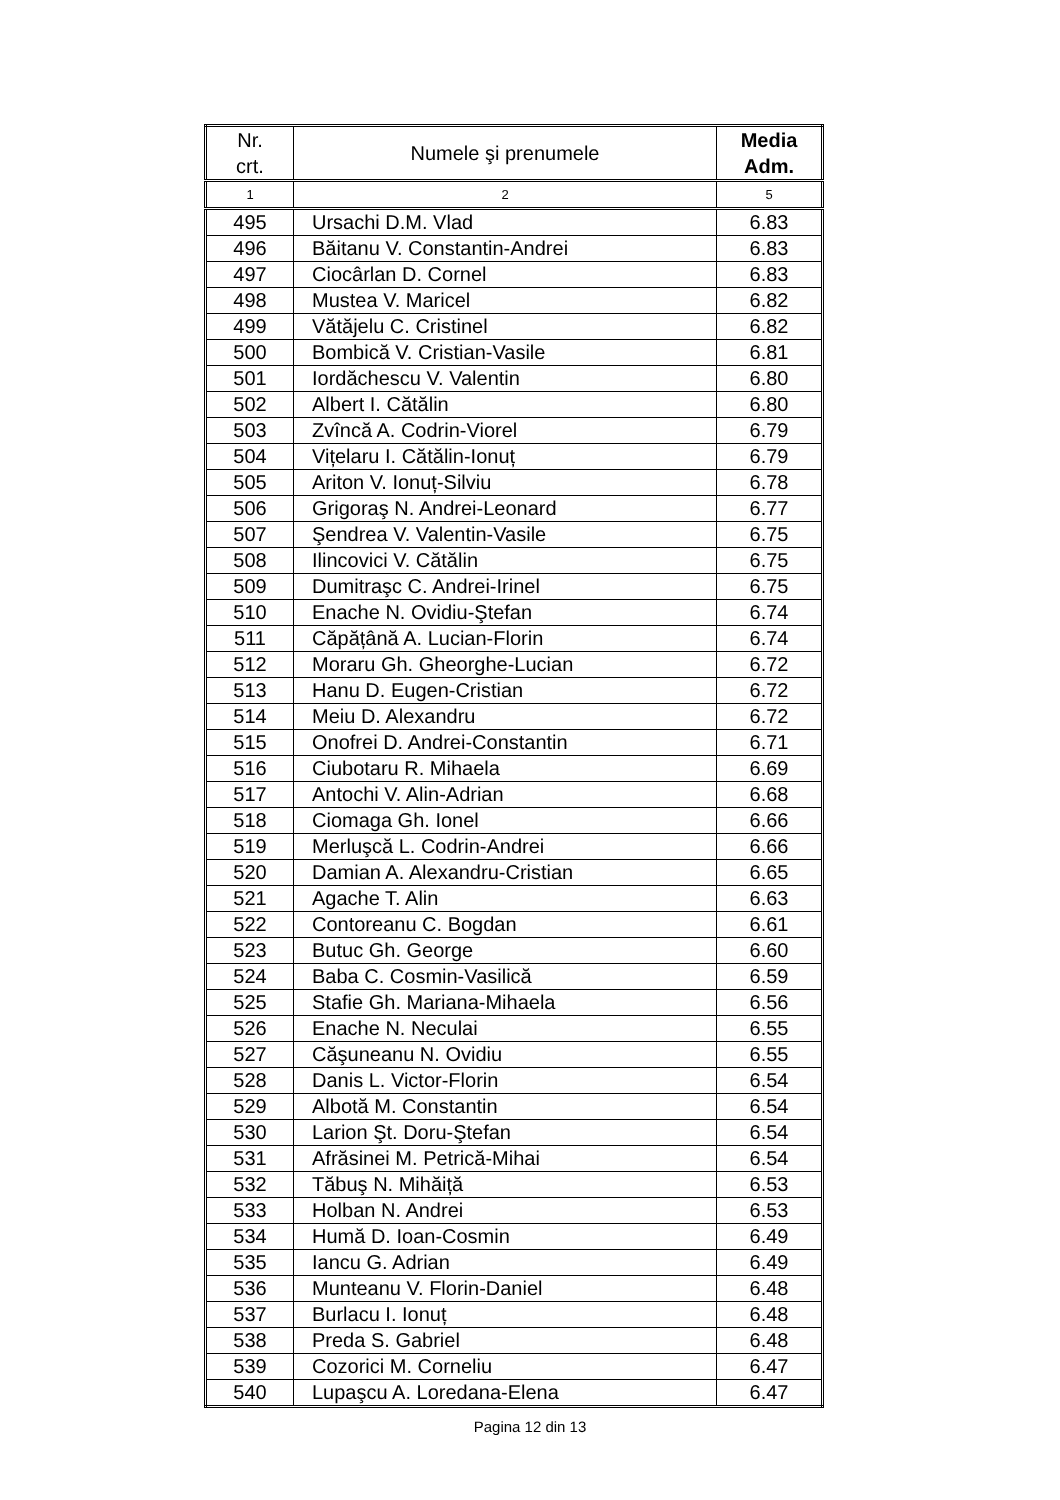| Nr. crt. | Numele şi prenumele | Media Adm. |
| --- | --- | --- |
| 1 | 2 | 5 |
| 495 | Ursachi D.M. Vlad | 6.83 |
| 496 | Băitanu V. Constantin-Andrei | 6.83 |
| 497 | Ciocârlan D. Cornel | 6.83 |
| 498 | Mustea V. Maricel | 6.82 |
| 499 | Vătăjelu C. Cristinel | 6.82 |
| 500 | Bombică V. Cristian-Vasile | 6.81 |
| 501 | Iordăchescu V. Valentin | 6.80 |
| 502 | Albert I. Cătălin | 6.80 |
| 503 | Zvîncă A. Codrin-Viorel | 6.79 |
| 504 | Vițelaru I. Cătălin-Ionuț | 6.79 |
| 505 | Ariton V. Ionuț-Silviu | 6.78 |
| 506 | Grigoraş N. Andrei-Leonard | 6.77 |
| 507 | Şendrea V. Valentin-Vasile | 6.75 |
| 508 | Ilincovici V. Cătălin | 6.75 |
| 509 | Dumitraşc C. Andrei-Irinel | 6.75 |
| 510 | Enache N. Ovidiu-Ştefan | 6.74 |
| 511 | Căpățână A. Lucian-Florin | 6.74 |
| 512 | Moraru Gh. Gheorghe-Lucian | 6.72 |
| 513 | Hanu D. Eugen-Cristian | 6.72 |
| 514 | Meiu D. Alexandru | 6.72 |
| 515 | Onofrei D. Andrei-Constantin | 6.71 |
| 516 | Ciubotaru R. Mihaela | 6.69 |
| 517 | Antochi V. Alin-Adrian | 6.68 |
| 518 | Ciomaga Gh. Ionel | 6.66 |
| 519 | Merluşcă L. Codrin-Andrei | 6.66 |
| 520 | Damian A. Alexandru-Cristian | 6.65 |
| 521 | Agache T. Alin | 6.63 |
| 522 | Contoreanu C. Bogdan | 6.61 |
| 523 | Butuc Gh. George | 6.60 |
| 524 | Baba C. Cosmin-Vasilică | 6.59 |
| 525 | Stafie Gh. Mariana-Mihaela | 6.56 |
| 526 | Enache N. Neculai | 6.55 |
| 527 | Căşuneanu N. Ovidiu | 6.55 |
| 528 | Danis L. Victor-Florin | 6.54 |
| 529 | Albotă M. Constantin | 6.54 |
| 530 | Larion Şt. Doru-Ştefan | 6.54 |
| 531 | Afrăsinei M. Petrică-Mihai | 6.54 |
| 532 | Tăbuş N. Mihăiță | 6.53 |
| 533 | Holban N. Andrei | 6.53 |
| 534 | Humă D. Ioan-Cosmin | 6.49 |
| 535 | Iancu G. Adrian | 6.49 |
| 536 | Munteanu V. Florin-Daniel | 6.48 |
| 537 | Burlacu I. Ionuț | 6.48 |
| 538 | Preda S. Gabriel | 6.48 |
| 539 | Cozorici M. Corneliu | 6.47 |
| 540 | Lupaşcu A. Loredana-Elena | 6.47 |
Pagina 12 din 13